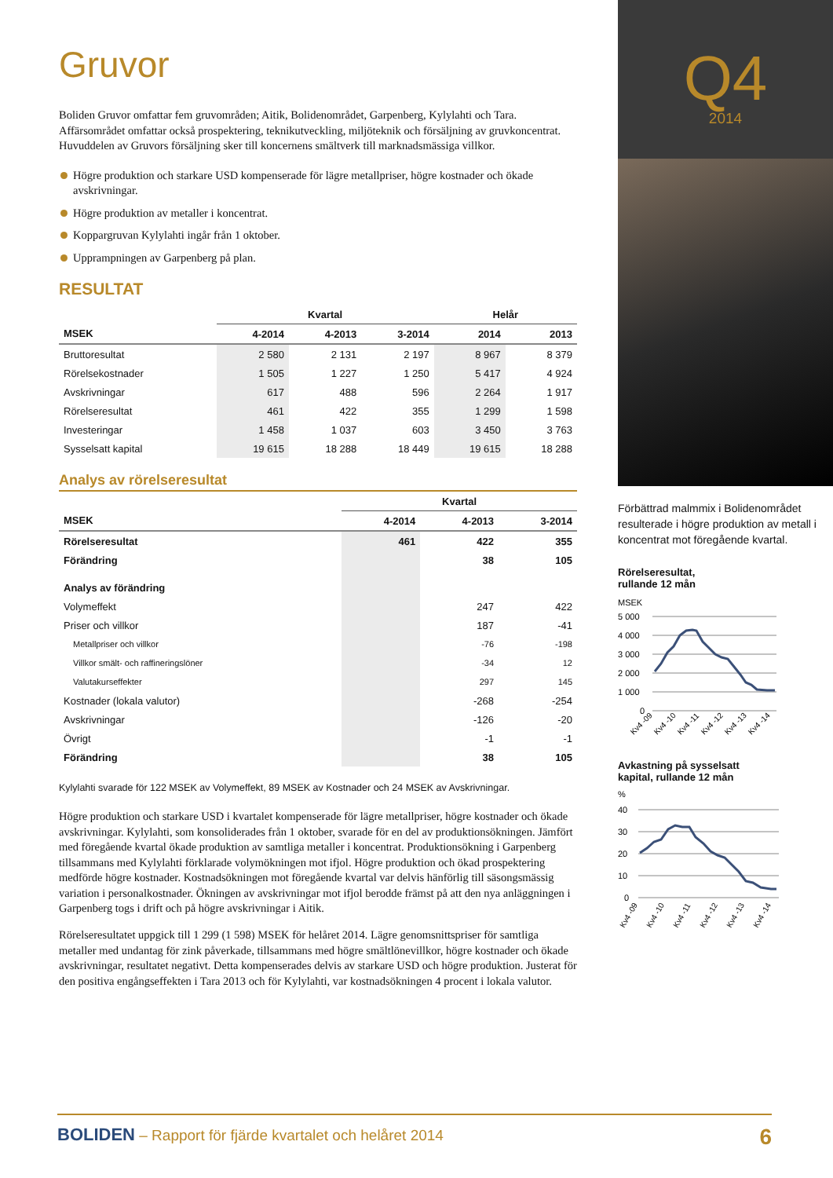Gruvor
Boliden Gruvor omfattar fem gruvområden; Aitik, Bolidenområdet, Garpenberg, Kylylahti och Tara. Affärsområdet omfattar också prospektering, teknikutveckling, miljöteknik och försäljning av gruvkoncentrat. Huvuddelen av Gruvors försäljning sker till koncernens smältverk till marknadsmässiga villkor.
Högre produktion och starkare USD kompenserade för lägre metallpriser, högre kostnader och ökade avskrivningar.
Högre produktion av metaller i koncentrat.
Koppargruvan Kylylahti ingår från 1 oktober.
Upprampningen av Garpenberg på plan.
RESULTAT
| | Kvartal | | | Helår | |
| --- | --- | --- | --- | --- | --- |
| MSEK | 4-2014 | 4-2013 | 3-2014 | 2014 | 2013 |
| Bruttoresultat | 2 580 | 2 131 | 2 197 | 8 967 | 8 379 |
| Rörelsekostnader | 1 505 | 1 227 | 1 250 | 5 417 | 4 924 |
| Avskrivningar | 617 | 488 | 596 | 2 264 | 1 917 |
| Rörelseresultat | 461 | 422 | 355 | 1 299 | 1 598 |
| Investeringar | 1 458 | 1 037 | 603 | 3 450 | 3 763 |
| Sysselsatt kapital | 19 615 | 18 288 | 18 449 | 19 615 | 18 288 |
Analys av rörelseresultat
| | Kvartal | | |
| --- | --- | --- | --- |
| MSEK | 4-2014 | 4-2013 | 3-2014 |
| Rörelseresultat | 461 | 422 | 355 |
| Förändring | | 38 | 105 |
| Analys av förändring | | | |
| Volymeffekt | | 247 | 422 |
| Priser och villkor | | 187 | -41 |
| Metallpriser och villkor | | -76 | -198 |
| Villkor smält- och raffineringslöner | | -34 | 12 |
| Valutakurseffekter | | 297 | 145 |
| Kostnader (lokala valutor) | | -268 | -254 |
| Avskrivningar | | -126 | -20 |
| Övrigt | | -1 | -1 |
| Förändring | | 38 | 105 |
Kylylahti svarade för 122 MSEK av Volymeffekt, 89 MSEK av Kostnader och 24 MSEK av Avskrivningar.
Högre produktion och starkare USD i kvartalet kompenserade för lägre metallpriser, högre kostnader och ökade avskrivningar. Kylylahti, som konsoliderades från 1 oktober, svarade för en del av produktionsökningen. Jämfört med föregående kvartal ökade produktion av samtliga metaller i koncentrat. Produktionsökning i Garpenberg tillsammans med Kylylahti förklarade volymökningen mot ifjol. Högre produktion och ökad prospektering medförde högre kostnader. Kostnadsökningen mot föregående kvartal var delvis hänförlig till säsongsmässig variation i personalkostnader. Ökningen av avskrivningar mot ifjol berodde främst på att den nya anläggningen i Garpenberg togs i drift och på högre avskrivningar i Aitik.
Rörelseresultatet uppgick till 1 299 (1 598) MSEK för helåret 2014. Lägre genomsnittspriser för samtliga metaller med undantag för zink påverkade, tillsammans med högre smältlönevillkor, högre kostnader och ökade avskrivningar, resultatet negativt. Detta kompenserades delvis av starkare USD och högre produktion. Justerat för den positiva engångseffekten i Tara 2013 och för Kylylahti, var kostnadsökningen 4 procent i lokala valutor.
Q4
2014
Förbättrad malmmix i Bolidenområdet resulterade i högre produktion av metall i koncentrat mot föregående kvartal.
Rörelseresultat,
rullande 12 mån
MSEK
5 000
4 000
3 000
2 000
1 000
0
Kv4 -09
Kv4 -10
Kv4 -11
Kv4 -12
Kv4 -13
Kv4 -14
Avkastning på sysselsatt
kapital, rullande 12 mån
%
40
30
20
10
0
Kv4 -09
Kv4 -10
Kv4 -11
Kv4 -12
Kv4 -13
Kv4 -14
BOLIDEN – Rapport för fjärde kvartalet och helåret 2014
6